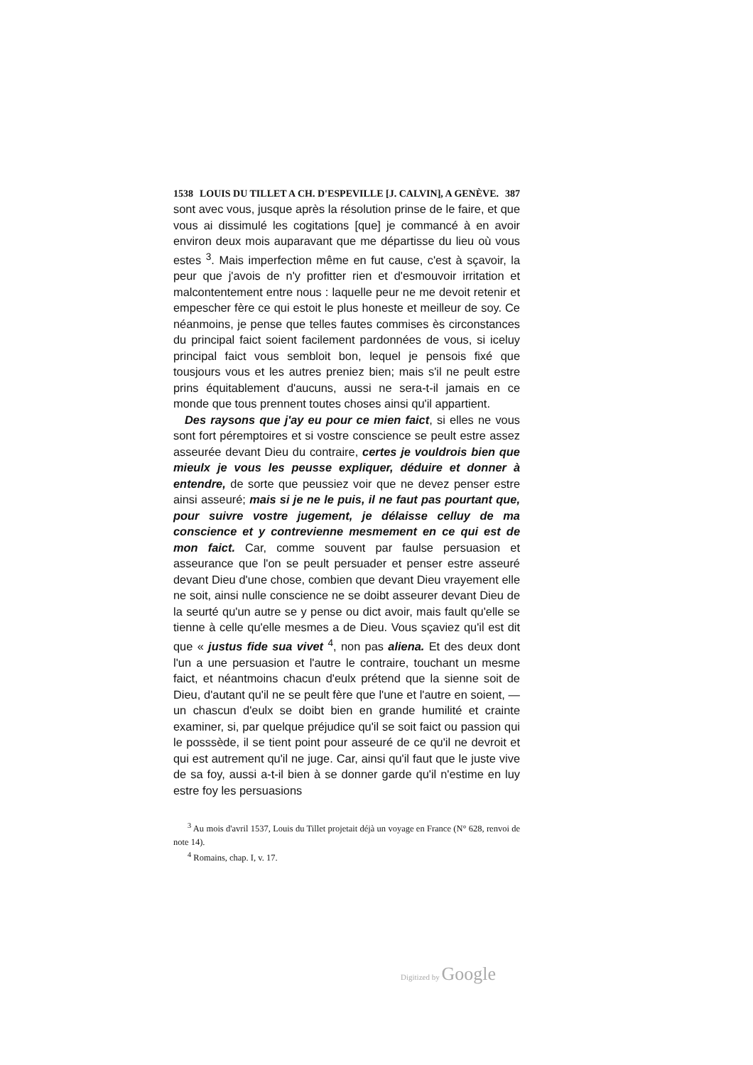1538 LOUIS DU TILLET A CH. D'ESPEVILLE [J. CALVIN], A GENÈVE. 387
sont avec vous, jusque après la résolution prinse de le faire, et que vous ai dissimulé les cogitations [que] je commancé à en avoir environ deux mois auparavant que me départisse du lieu où vous estes <sup>3</sup>. Mais imperfection même en fut cause, c'est à sçavoir, la peur que j'avois de n'y profitter rien et d'esmouvoir irritation et malcontentement entre nous : laquelle peur ne me devoit retenir et empescher fère ce qui estoit le plus honeste et meilleur de soy. Ce néanmoins, je pense que telles fautes commises ès circonstances du principal faict soient facilement pardonnées de vous, si iceluy principal faict vous sembloit bon, lequel je pensois fixé que tousjours vous et les autres preniez bien; mais s'il ne peult estre prins équitablement d'aucuns, aussi ne sera-t-il jamais en ce monde que tous prennent toutes choses ainsi qu'il appartient.
Des raysons que j'ay eu pour ce mien faict, si elles ne vous sont fort péremptoires et si vostre conscience se peult estre assez asseurée devant Dieu du contraire, certes je vouldrois bien que mieulx je vous les peusse expliquer, déduire et donner à entendre, de sorte que peussiez voir que ne devez penser estre ainsi asseuré; mais si je ne le puis, il ne faut pas pourtant que, pour suivre vostre jugement, je délaisse celluy de ma conscience et y contrevienne mesmement en ce qui est de mon faict. Car, comme souvent par faulse persuasion et asseurance que l'on se peult persuader et penser estre asseuré devant Dieu d'une chose, combien que devant Dieu vrayement elle ne soit, ainsi nulle conscience ne se doibt asseurer devant Dieu de la seurté qu'un autre se y pense ou dict avoir, mais fault qu'elle se tienne à celle qu'elle mesmes a de Dieu. Vous sçaviez qu'il est dit que « justus fide sua vivet <sup>4</sup>, non pas aliena. Et des deux dont l'un a une persuasion et l'autre le contraire, touchant un mesme faict, et néantmoins chacun d'eulx prétend que la sienne soit de Dieu, d'autant qu'il ne se peult fère que l'une et l'autre en soient, — un chascun d'eulx se doibt bien en grande humilité et crainte examiner, si, par quelque préjudice qu'il se soit faict ou passion qui le posssède, il se tient point pour asseuré de ce qu'il ne devroit et qui est autrement qu'il ne juge. Car, ainsi qu'il faut que le juste vive de sa foy, aussi a-t-il bien à se donner garde qu'il n'estime en luy estre foy les persuasions
<sup>3</sup> Au mois d'avril 1537, Louis du Tillet projetait déjà un voyage en France (N° 628, renvoi de note 14).
<sup>4</sup> Romains, chap. I, v. 17.
Digitized by Google